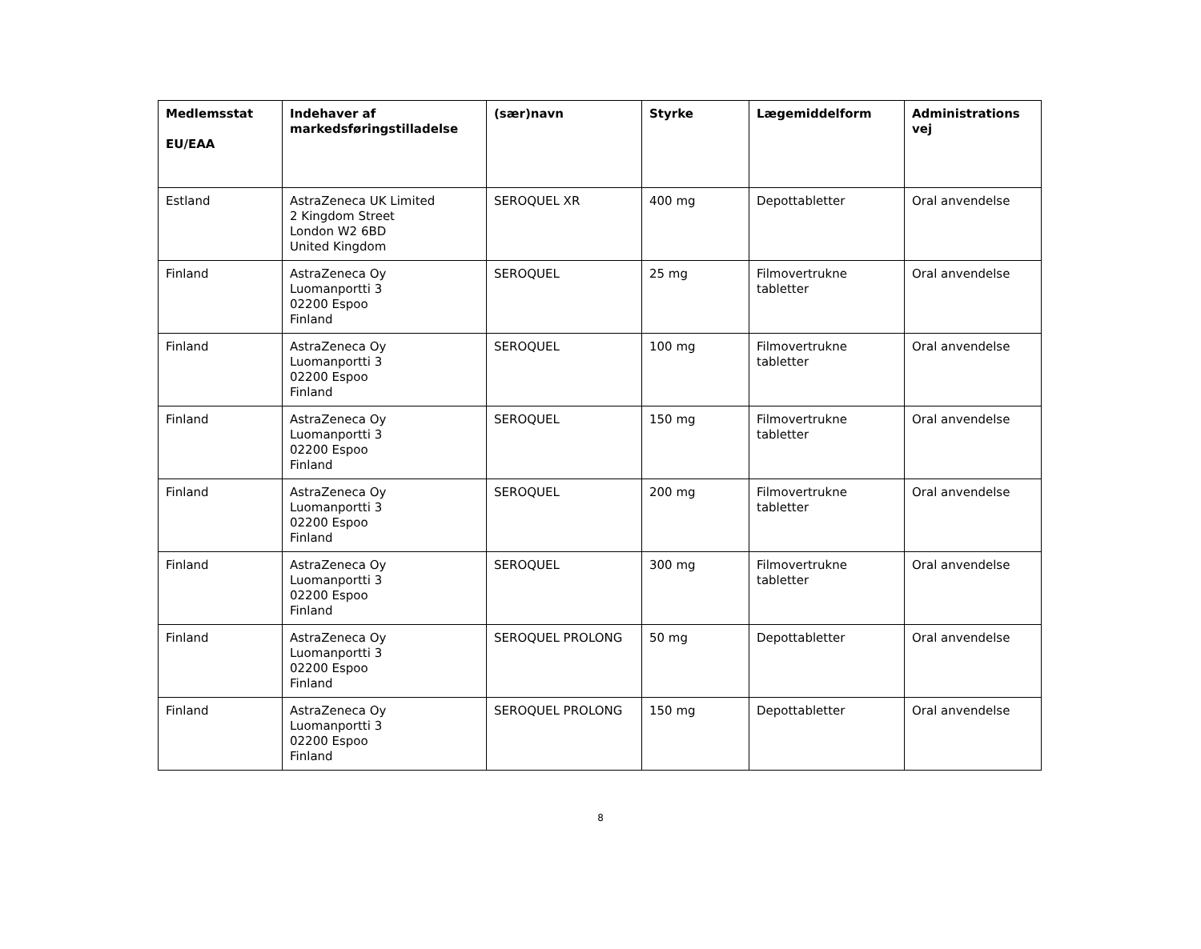| Medlemsstat EU/EAA | Indehaver af markedsføringstilladelse | (sær)navn | Styrke | Lægemiddelform | Administrations vej |
| --- | --- | --- | --- | --- | --- |
| Estland | AstraZeneca UK Limited 2 Kingdom Street London W2 6BD United Kingdom | SEROQUEL XR | 400 mg | Depottabletter | Oral anvendelse |
| Finland | AstraZeneca Oy Luomanportti 3 02200 Espoo Finland | SEROQUEL | 25 mg | Filmovertrukne tabletter | Oral anvendelse |
| Finland | AstraZeneca Oy Luomanportti 3 02200 Espoo Finland | SEROQUEL | 100 mg | Filmovertrukne tabletter | Oral anvendelse |
| Finland | AstraZeneca Oy Luomanportti 3 02200 Espoo Finland | SEROQUEL | 150 mg | Filmovertrukne tabletter | Oral anvendelse |
| Finland | AstraZeneca Oy Luomanportti 3 02200 Espoo Finland | SEROQUEL | 200 mg | Filmovertrukne tabletter | Oral anvendelse |
| Finland | AstraZeneca Oy Luomanportti 3 02200 Espoo Finland | SEROQUEL | 300 mg | Filmovertrukne tabletter | Oral anvendelse |
| Finland | AstraZeneca Oy Luomanportti 3 02200 Espoo Finland | SEROQUEL PROLONG | 50 mg | Depottabletter | Oral anvendelse |
| Finland | AstraZeneca Oy Luomanportti 3 02200 Espoo Finland | SEROQUEL PROLONG | 150 mg | Depottabletter | Oral anvendelse |
8